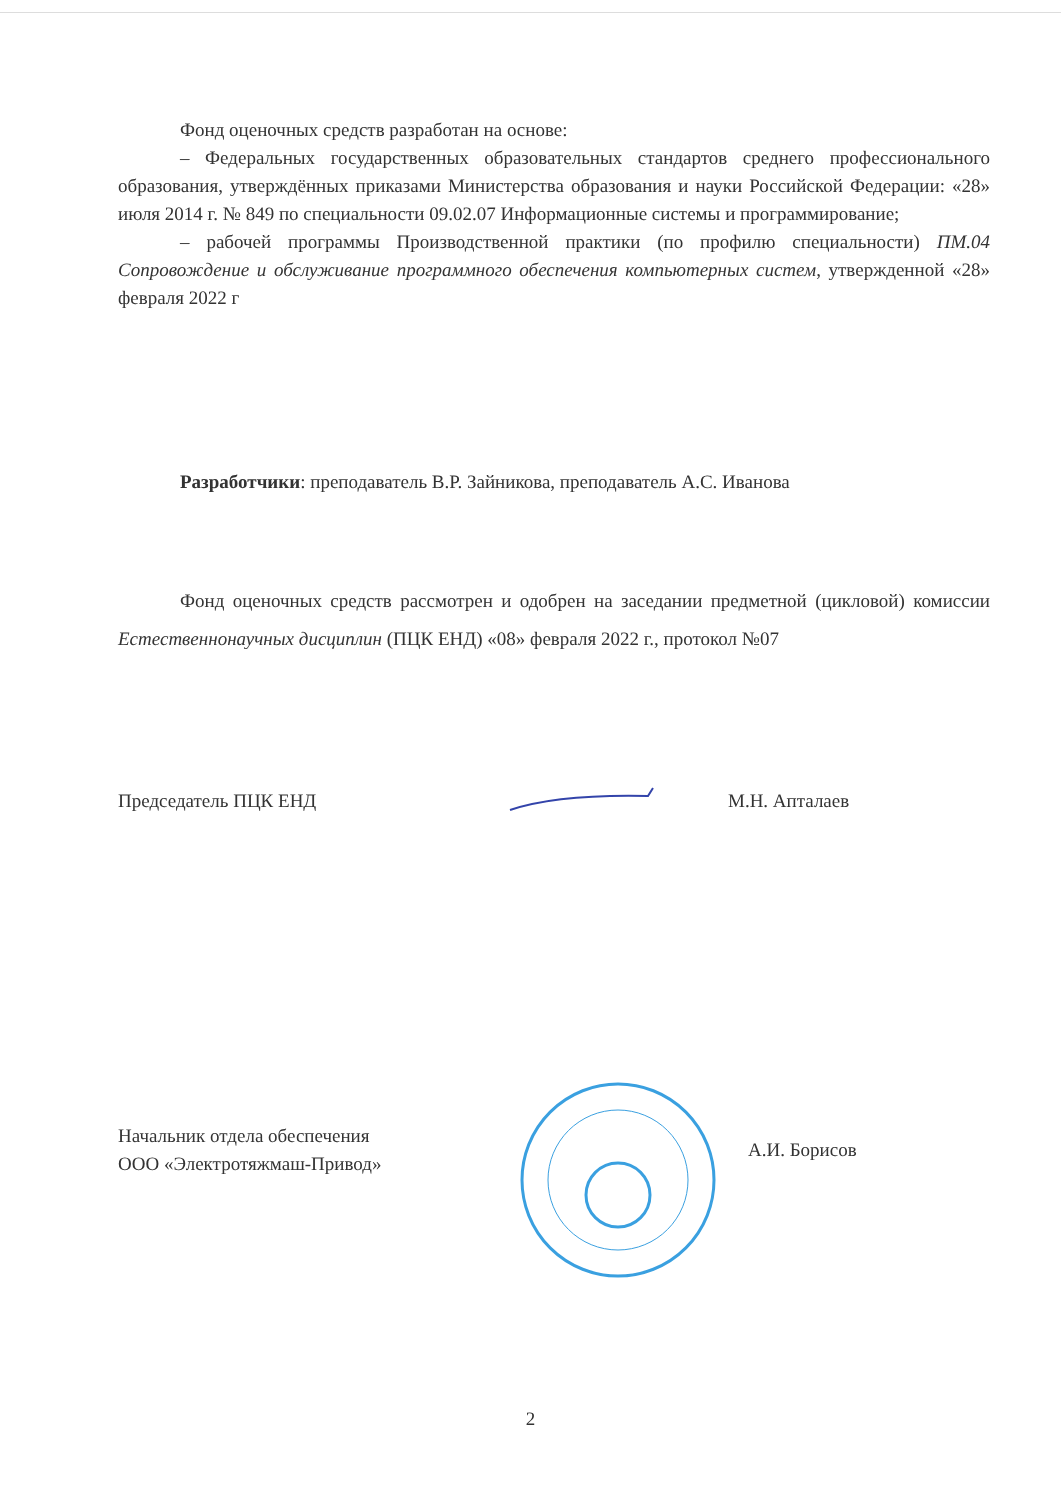Фонд оценочных средств разработан на основе:
– Федеральных государственных образовательных стандартов среднего профессионального образования, утверждённых приказами Министерства образования и науки Российской Федерации: «28» июля 2014 г. № 849 по специальности 09.02.07 Информационные системы и программирование;
– рабочей программы Производственной практики (по профилю специальности) ПМ.04 Сопровождение и обслуживание программного обеспечения компьютерных систем, утвержденной «28» февраля 2022 г
Разработчики: преподаватель В.Р. Зайникова, преподаватель А.С. Иванова
Фонд оценочных средств рассмотрен и одобрен на заседании предметной (цикловой) комиссии Естественнонаучных дисциплин (ПЦК ЕНД) «08» февраля 2022 г., протокол №07
Председатель ПЦК ЕНД М.Н. Апталаев
Начальник отдела обеспечения
ООО «Электротяжмаш-Привод»
А.И. Борисов
2